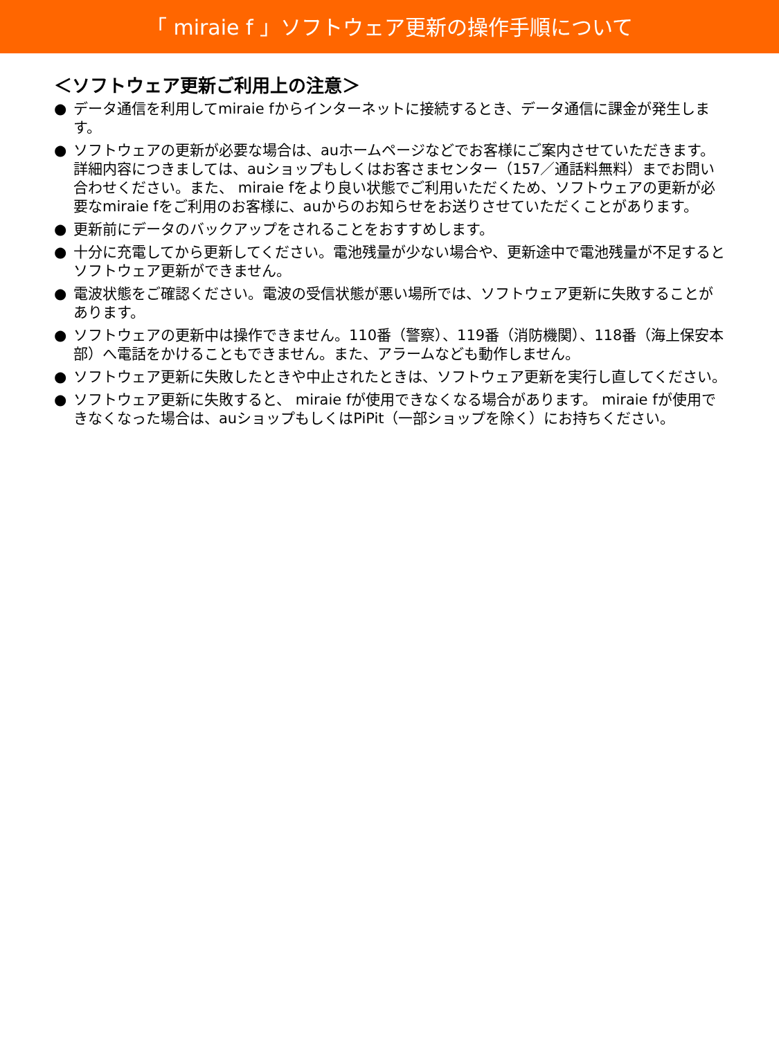「 miraie f 」ソフトウェア更新の操作手順について
＜ソフトウェア更新ご利用上の注意＞
● データ通信を利用してmiraie fからインターネットに接続するとき、データ通信に課金が発生します。
● ソフトウェアの更新が必要な場合は、auホームページなどでお客様にご案内させていただきます。詳細内容につきましては、auショップもしくはお客さまセンター（157／通話料無料）までお問い合わせください。また、 miraie fをより良い状態でご利用いただくため、ソフトウェアの更新が必要なmiraie fをご利用のお客様に、auからのお知らせをお送りさせていただくことがあります。
● 更新前にデータのバックアップをされることをおすすめします。
● 十分に充電してから更新してください。電池残量が少ない場合や、更新途中で電池残量が不足するとソフトウェア更新ができません。
● 電波状態をご確認ください。電波の受信状態が悪い場所では、ソフトウェア更新に失敗することがあります。
● ソフトウェアの更新中は操作できません。110番（警察）、119番（消防機関）、118番（海上保安本部）へ電話をかけることもできません。また、アラームなども動作しません。
● ソフトウェア更新に失敗したときや中止されたときは、ソフトウェア更新を実行し直してください。
● ソフトウェア更新に失敗すると、 miraie fが使用できなくなる場合があります。 miraie fが使用できなくなった場合は、auショップもしくはPiPit（一部ショップを除く）にお持ちください。